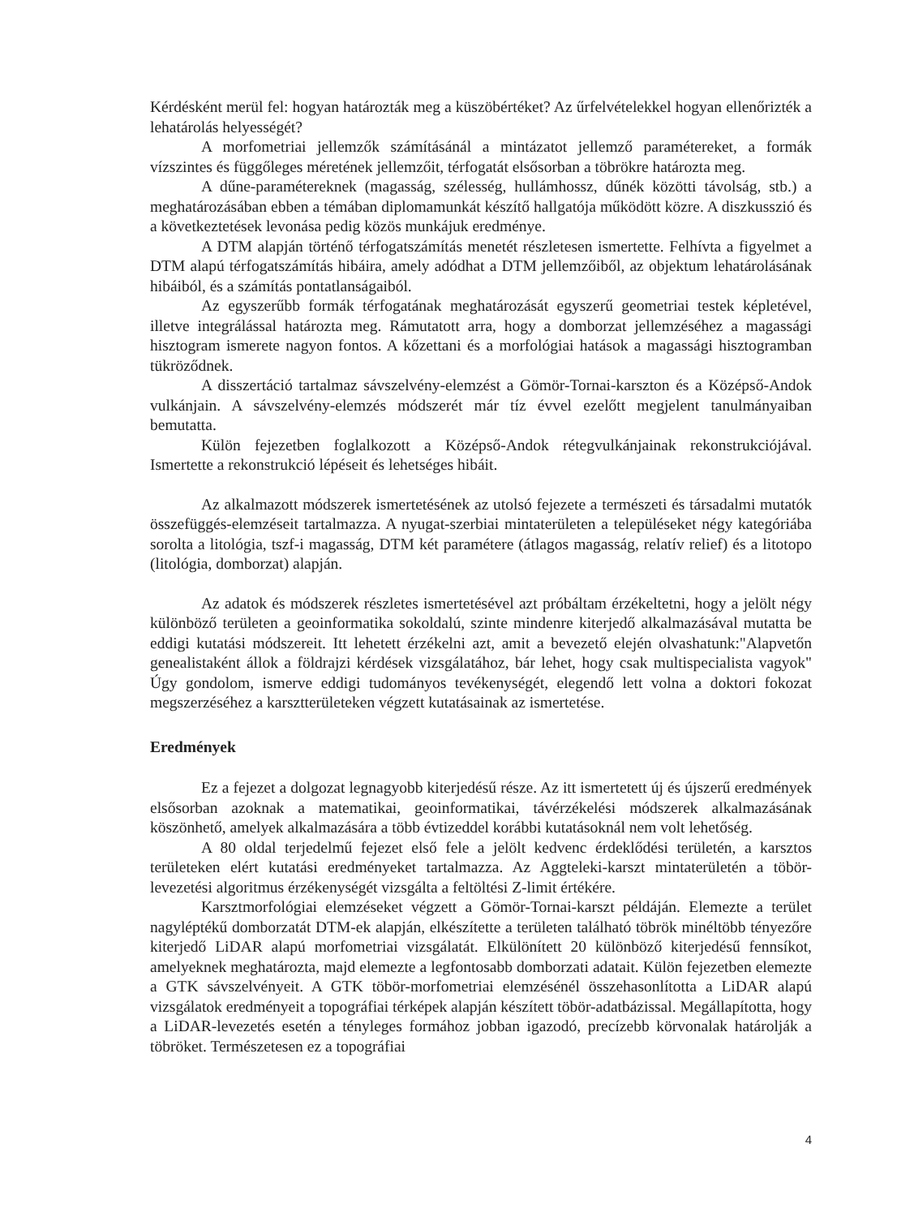Kérdésként merül fel: hogyan határozták meg a küszöbértéket? Az űrfelvételekkel hogyan ellenőrizték a lehatárolás helyességét?
A morfometriai jellemzők számításánál a mintázatot jellemző paramétereket, a formák vízszintes és függőleges méretének jellemzőit, térfogatát elsősorban a töbrökre határozta meg.
A dűne-paramétereknek (magasság, szélesség, hullámhossz, dűnék közötti távolság, stb.) a meghatározásában ebben a témában diplomamunkát készítő hallgatója működött közre. A diszkusszió és a következtetések levonása pedig közös munkájuk eredménye.
A DTM alapján történő térfogatszámítás menetét részletesen ismertette. Felhívta a figyelmet a DTM alapú térfogatszámítás hibáira, amely adódhat a DTM jellemzőiből, az objektum lehatárolásának hibáiból, és a számítás pontatlanságaiból.
Az egyszerűbb formák térfogatának meghatározását egyszerű geometriai testek képletével, illetve integrálással határozta meg. Rámutatott arra, hogy a domborzat jellemzéséhez a magassági hisztogram ismerete nagyon fontos. A kőzettani és a morfológiai hatások a magassági hisztogramban tükröződnek.
A disszertáció tartalmaz sávszelvény-elemzést a Gömör-Tornai-karszton és a Középső-Andok vulkánjain. A sávszelvény-elemzés módszerét már tíz évvel ezelőtt megjelent tanulmányaiban bemutatta.
Külön fejezetben foglalkozott a Középső-Andok rétegvulkánjainak rekonstrukciójával. Ismertette a rekonstrukció lépéseit és lehetséges hibáit.
Az alkalmazott módszerek ismertetésének az utolsó fejezete a természeti és társadalmi mutatók összefüggés-elemzéseit tartalmazza. A nyugat-szerbiai mintaterületen a településeket négy kategóriába sorolta a litológia, tszf-i magasság, DTM két paramétere (átlagos magasság, relatív relief) és a litotopo (litológia, domborzat) alapján.
Az adatok és módszerek részletes ismertetésével azt próbáltam érzékeltetni, hogy a jelölt négy különböző területen a geoinformatika sokoldalú, szinte mindenre kiterjedő alkalmazásával mutatta be eddigi kutatási módszereit. Itt lehetett érzékelni azt, amit a bevezető elején olvashatunk:"Alapvetőn genealistaként állok a földrajzi kérdések vizsgálatához, bár lehet, hogy csak multispecialista vagyok" Úgy gondolom, ismerve eddigi tudományos tevékenységét, elegendő lett volna a doktori fokozat megszerzéséhez a karsztterületeken végzett kutatásainak az ismertetése.
Eredmények
Ez a fejezet a dolgozat legnagyobb kiterjedésű része. Az itt ismertetett új és újszerű eredmények elsősorban azoknak a matematikai, geoinformatikai, távérzékelési módszerek alkalmazásának köszönhető, amelyek alkalmazására a több évtizeddel korábbi kutatásoknál nem volt lehetőség.
A 80 oldal terjedelmű fejezet első fele a jelölt kedvenc érdeklődési területén, a karsztos területeken elért kutatási eredményeket tartalmazza. Az Aggteleki-karszt mintaterületén a töbör-levezetési algoritmus érzékenységét vizsgálta a feltöltési Z-limit értékére.
Karsztmorfológiai elemzéseket végzett a Gömör-Tornai-karszt példáján. Elemezte a terület nagyléptékű domborzatát DTM-ek alapján, elkészítette a területen található töbrök minéltöbb tényezőre kiterjedő LiDAR alapú morfometriai vizsgálatát. Elkülönített 20 különböző kiterjedésű fennsíkot, amelyeknek meghatározta, majd elemezte a legfontosabb domborzati adatait. Külön fejezetben elemezte a GTK sávszelvényeit. A GTK töbör-morfometriai elemzésénél összehasonlította a LiDAR alapú vizsgálatok eredményeit a topográfiai térképek alapján készített töbör-adatbázissal. Megállapította, hogy a LiDAR-levezetés esetén a tényleges formához jobban igazodó, precízebb körvonalak határolják a töbröket. Természetesen ez a topográfiai
4